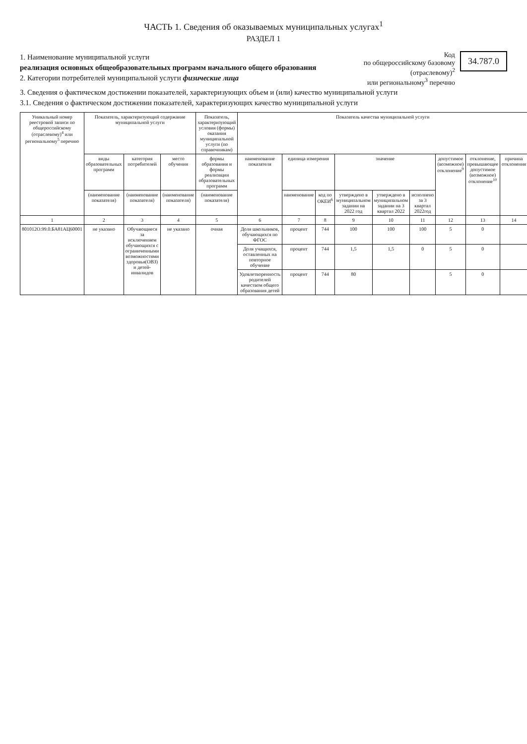ЧАСТЬ 1. Сведения об оказываемых муниципальных услугах<sup>1</sup>
РАЗДЕЛ 1
1. Наименование муниципальной услуги
реализация основных общеобразовательных программ начального общего образования
2. Категории потребителей муниципальной услуги физические лица
Код
по общероссийскому базовому
(отраслевому)<sup>2</sup>
или региональному<sup>3</sup> перечню
34.787.0
3. Сведения о фактическом достижении показателей, характеризующих объем и (или) качество муниципальной услуги
3.1. Сведения о фактическом достижении показателей, характеризующих качество муниципальной услуги
| Уникальный номер реестровой записи по общероссийскому (отраслевому)<sup>4</sup> или региональному<sup>5</sup> перечню | Показатель, характеризующий содержание муниципальной услуги | | | Показатель, характеризующий условия (формы) оказания муниципальной услуги (по справочникам) | Показатель качества муниципальной услуги | | | | | | | | |
| --- | --- | --- | --- | --- | --- | --- | --- | --- | --- | --- | --- | --- | --- |
| | виды образовательных программ | категория потребителей | место обучения | формы образования и формы реализации образовательных программ | наименование показателя | единица измерения | | значение | | | допустимое (возможное) отклонение<sup>9</sup> | отклонение, превышающее допустимое (возможное) отклонение<sup>10</sup> | причина отклонения |
| | (наименование показателя) | (наименование показателя) | (наименование показателя) | (наименование показателя) | | наименование | код по ОКЕИ<sup>6</sup> | утверждено в муниципальном задании на 2022 год | утверждено в муниципальном задании на 3 квартал 2022 | исполнено за 3 квартал 2022год | | | |
| 1 | 2 | 3 | 4 | 5 | 6 | 7 | 8 | 9 | 10 | 11 | 12 | 13 | 14 |
| 801012О.99.0.БА81АЦ60001 | не указано | Обучающиеся за исключением обучающихся с ограниченными возможностями здоровья(ОВЗ) и детей-инвалидов | не указано | очная | Доля школьников, обучающихся по ФГОС | процент | 744 | 100 | 100 | 100 | 5 | 0 | |
| | | | | | Доля учащихся, оставленных на повторное обучение | процент | 744 | 1,5 | 1,5 | 0 | 5 | 0 | |
| | | | | | Удовлетворенность родителей качеством общего образования детей | процент | 744 | 80 | | | 5 | 0 | |